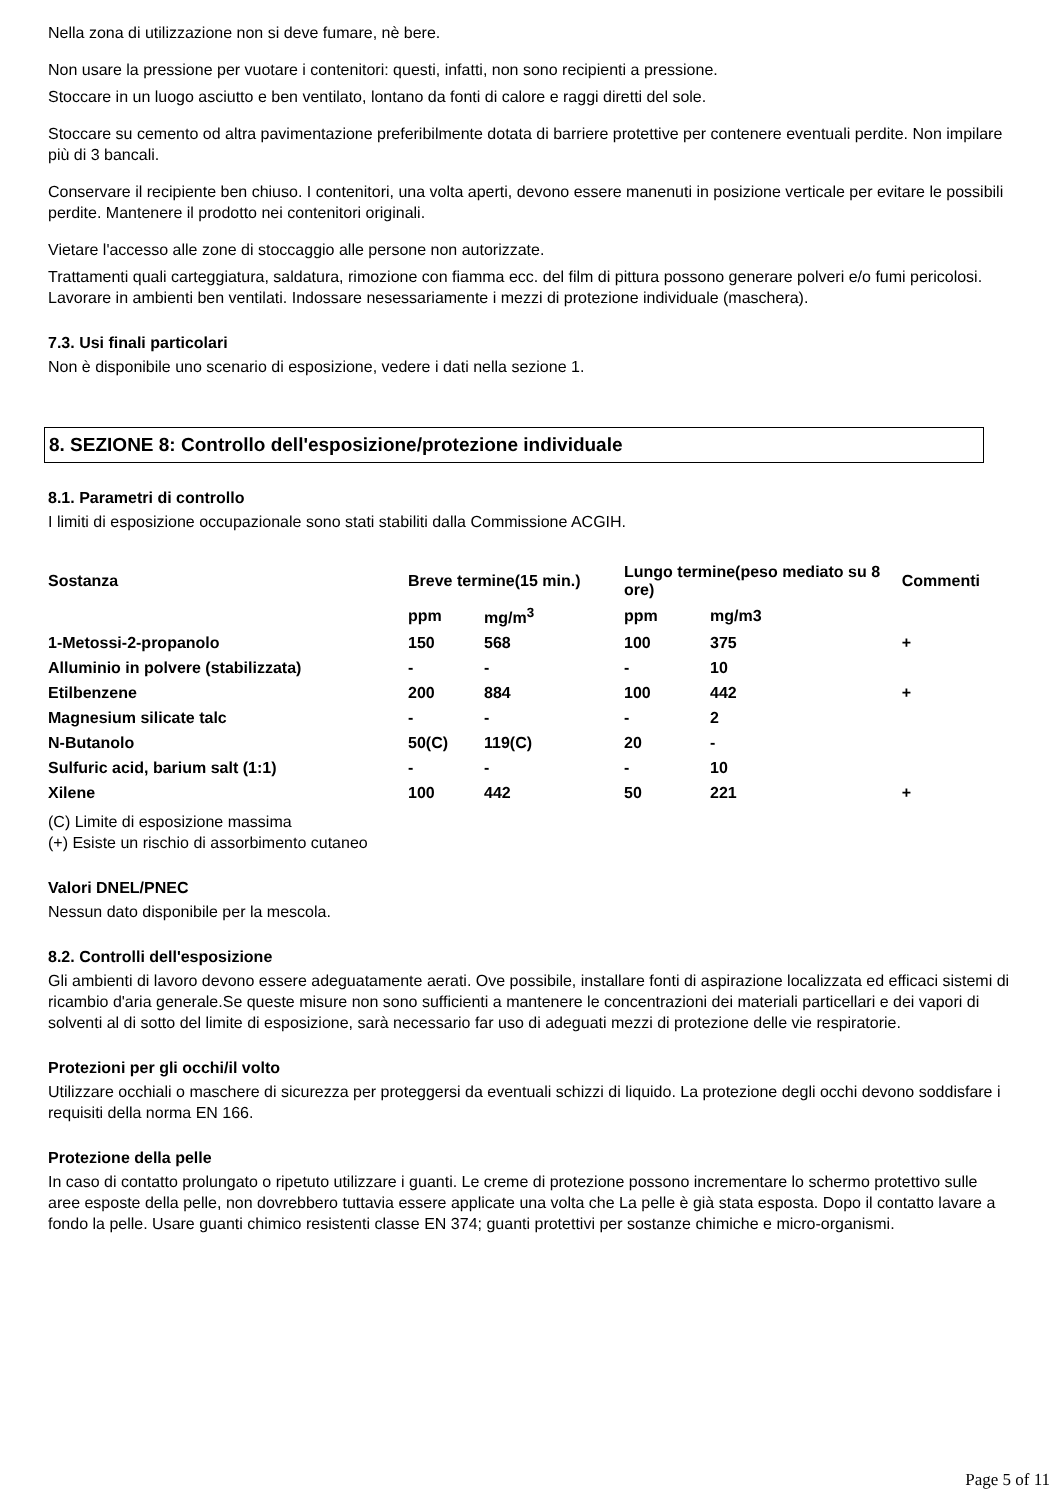Nella zona di utilizzazione non si deve fumare, nè bere.
Non usare la pressione per vuotare i contenitori: questi, infatti, non sono recipienti a pressione.
Stoccare in un luogo asciutto e ben ventilato, lontano da fonti di calore e raggi diretti del sole.
Stoccare su cemento od altra pavimentazione preferibilmente dotata di barriere protettive per contenere eventuali perdite. Non impilare più di 3 bancali.
Conservare il recipiente ben chiuso. I contenitori, una volta aperti, devono essere manenuti in posizione verticale per evitare le possibili perdite. Mantenere il prodotto nei contenitori originali.
Vietare l'accesso alle zone di stoccaggio alle persone non autorizzate.
Trattamenti quali carteggiatura, saldatura, rimozione con fiamma ecc. del film di pittura possono generare polveri e/o fumi pericolosi. Lavorare in ambienti ben ventilati. Indossare nesessariamente i mezzi di protezione individuale (maschera).
7.3. Usi finali particolari
Non è disponibile uno scenario di esposizione, vedere i dati nella sezione 1.
8. SEZIONE 8: Controllo dell'esposizione/protezione individuale
8.1. Parametri di controllo
I limiti di esposizione occupazionale sono stati stabiliti dalla Commissione ACGIH.
| Sostanza | Breve termine(15 min.) | | Lungo termine(peso mediato su 8 ore) | | Commenti |
| --- | --- | --- | --- | --- | --- |
| | ppm | mg/m<sup>3</sup> | ppm | mg/m3 | |
| 1-Metossi-2-propanolo | 150 | 568 | 100 | 375 | + |
| Alluminio in polvere (stabilizzata) | - | - | - | 10 | |
| Etilbenzene | 200 | 884 | 100 | 442 | + |
| Magnesium silicate talc | - | - | - | 2 | |
| N-Butanolo | 50(C) | 119(C) | 20 | - | |
| Sulfuric acid, barium salt (1:1) | - | - | - | 10 | |
| Xilene | 100 | 442 | 50 | 221 | + |
(C) Limite di esposizione massima
(+) Esiste un rischio di assorbimento cutaneo
Valori DNEL/PNEC
Nessun dato disponibile per la mescola.
8.2. Controlli dell'esposizione
Gli ambienti di lavoro devono essere adeguatamente aerati. Ove possibile, installare fonti di aspirazione localizzata ed efficaci sistemi di ricambio d'aria generale.Se queste misure non sono sufficienti a mantenere le concentrazioni dei materiali particellari e dei vapori di solventi al di sotto del limite di esposizione, sarà necessario far uso di adeguati mezzi di protezione delle vie respiratorie.
Protezioni per gli occhi/il volto
Utilizzare occhiali o maschere di sicurezza per proteggersi da eventuali schizzi di liquido. La protezione degli occhi devono soddisfare i requisiti della norma EN 166.
Protezione della pelle
In caso di contatto prolungato o ripetuto utilizzare i guanti. Le creme di protezione possono incrementare lo schermo protettivo sulle aree esposte della pelle, non dovrebbero tuttavia essere applicate una volta che La pelle è già stata esposta. Dopo il contatto lavare a fondo la pelle. Usare guanti chimico resistenti classe EN 374; guanti protettivi per sostanze chimiche e micro-organismi.
Page 5 of 11